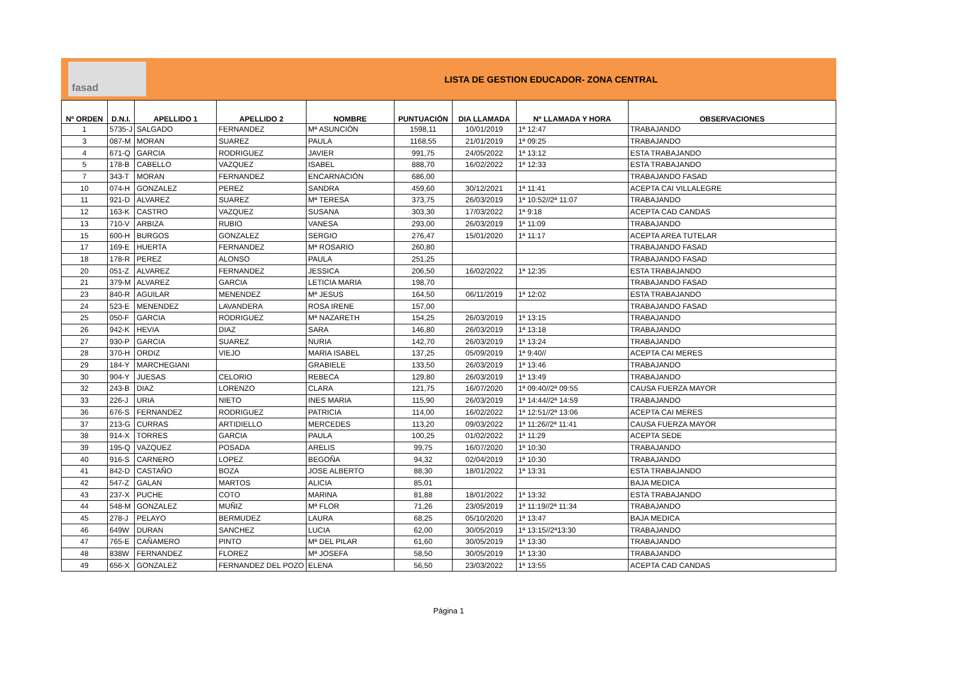fasad
LISTA DE GESTION EDUCADOR- ZONA CENTRAL
| Nº ORDEN | D.N.I. | APELLIDO 1 | APELLIDO 2 | NOMBRE | PUNTUACIÓN | DIA LLAMADA | Nº LLAMADA Y HORA | OBSERVACIONES |
| --- | --- | --- | --- | --- | --- | --- | --- | --- |
| 1 | 5735-J | SALGADO | FERNANDEZ | Mª ASUNCIÓN | 1598,11 | 10/01/2019 | 1ª 12:47 | TRABAJANDO |
| 3 | 087-M | MORAN | SUAREZ | PAULA | 1168,55 | 21/01/2019 | 1ª 09:25 | TRABAJANDO |
| 4 | 671-Q | GARCIA | RODRIGUEZ | JAVIER | 991,75 | 24/05/2022 | 1ª 13:12 | ESTA TRABAJANDO |
| 5 | 178-B | CABELLO | VAZQUEZ | ISABEL | 888,70 | 16/02/2022 | 1ª 12:33 | ESTA TRABAJANDO |
| 7 | 343-T | MORAN | FERNANDEZ | ENCARNACIÓN | 686,00 | | | TRABAJANDO FASAD |
| 10 | 074-H | GONZALEZ | PEREZ | SANDRA | 459,60 | 30/12/2021 | 1ª 11:41 | ACEPTA CAI VILLALEGRE |
| 11 | 921-D | ALVAREZ | SUAREZ | Mª TERESA | 373,75 | 26/03/2019 | 1ª 10:52//2ª 11:07 | TRABAJANDO |
| 12 | 163-K | CASTRO | VAZQUEZ | SUSANA | 303,30 | 17/03/2022 | 1ª 9:18 | ACEPTA CAD CANDAS |
| 13 | 710-V | ARBIZA | RUBIO | VANESA | 293,00 | 26/03/2019 | 1ª 11:09 | TRABAJANDO |
| 15 | 600-H | BURGOS | GONZALEZ | SERGIO | 276,47 | 15/01/2020 | 1ª 11:17 | ACEPTA AREA TUTELAR |
| 17 | 169-E | HUERTA | FERNANDEZ | Mª ROSARIO | 260,80 | | | TRABAJANDO FASAD |
| 18 | 178-R | PEREZ | ALONSO | PAULA | 251,25 | | | TRABAJANDO FASAD |
| 20 | 051-Z | ALVAREZ | FERNANDEZ | JESSICA | 206,50 | 16/02/2022 | 1ª 12:35 | ESTA TRABAJANDO |
| 21 | 379-M | ALVAREZ | GARCIA | LETICIA MARIA | 198,70 | | | TRABAJANDO FASAD |
| 23 | 840-R | AGUILAR | MENENDEZ | Mª JESUS | 164,50 | 06/11/2019 | 1ª 12:02 | ESTA TRABAJANDO |
| 24 | 523-E | MENENDEZ | LAVANDERA | ROSA IRENE | 157,00 | | | TRABAJANDO FASAD |
| 25 | 050-F | GARCIA | RODRIGUEZ | Mª NAZARETH | 154,25 | 26/03/2019 | 1ª 13:15 | TRABAJANDO |
| 26 | 942-K | HEVIA | DIAZ | SARA | 146,80 | 26/03/2019 | 1ª 13:18 | TRABAJANDO |
| 27 | 930-P | GARCIA | SUAREZ | NURIA | 142,70 | 26/03/2019 | 1ª 13:24 | TRABAJANDO |
| 28 | 370-H | ORDIZ | VIEJO | MARIA ISABEL | 137,25 | 05/09/2019 | 1ª 9:40// | ACEPTA CAI MERES |
| 29 | 184-Y | MARCHEGIANI | | GRABIELE | 133,50 | 26/03/2019 | 1ª 13:46 | TRABAJANDO |
| 30 | 904-Y | JUESAS | CELORIO | REBECA | 129,80 | 26/03/2019 | 1ª 13:49 | TRABAJANDO |
| 32 | 243-B | DIAZ | LORENZO | CLARA | 121,75 | 16/07/2020 | 1ª 09:40//2ª 09:55 | CAUSA FUERZA MAYOR |
| 33 | 226-J | URIA | NIETO | INES MARIA | 115,90 | 26/03/2019 | 1ª 14:44//2ª 14:59 | TRABAJANDO |
| 36 | 676-S | FERNANDEZ | RODRIGUEZ | PATRICIA | 114,00 | 16/02/2022 | 1ª 12:51//2ª 13:06 | ACEPTA CAI MERES |
| 37 | 213-G | CURRAS | ARTIDIELLO | MERCEDES | 113,20 | 09/03/2022 | 1ª 11:26//2ª 11:41 | CAUSA FUERZA MAYOR |
| 38 | 914-X | TORRES | GARCIA | PAULA | 100,25 | 01/02/2022 | 1ª 11:29 | ACEPTA SEDE |
| 39 | 195-Q | VAZQUEZ | POSADA | ARELIS | 99,75 | 16/07/2020 | 1ª 10:30 | TRABAJANDO |
| 40 | 916-S | CARNERO | LOPEZ | BEGOÑA | 94,32 | 02/04/2019 | 1ª 10:30 | TRABAJANDO |
| 41 | 842-D | CASTAÑO | BOZA | JOSE ALBERTO | 88,30 | 18/01/2022 | 1ª 13:31 | ESTA TRABAJANDO |
| 42 | 547-Z | GALAN | MARTOS | ALICIA | 85,01 | | | BAJA MEDICA |
| 43 | 237-X | PUCHE | COTO | MARINA | 81,88 | 18/01/2022 | 1ª 13:32 | ESTA TRABAJANDO |
| 44 | 548-M | GONZALEZ | MUÑIZ | Mª FLOR | 71,26 | 23/05/2019 | 1ª 11:19//2ª 11:34 | TRABAJANDO |
| 45 | 278-J | PELAYO | BERMUDEZ | LAURA | 68,25 | 05/10/2020 | 1ª 13:47 | BAJA MEDICA |
| 46 | 649W | DURAN | SANCHEZ | LUCIA | 62,00 | 30/05/2019 | 1ª 13:15//2ª13:30 | TRABAJANDO |
| 47 | 765-E | CAÑAMERO | PINTO | Mª DEL PILAR | 61,60 | 30/05/2019 | 1ª 13:30 | TRABAJANDO |
| 48 | 838W | FERNANDEZ | FLOREZ | Mª JOSEFA | 58,50 | 30/05/2019 | 1ª 13:30 | TRABAJANDO |
| 49 | 656-X | GONZALEZ | FERNANDEZ DEL POZO | ELENA | 56,50 | 23/03/2022 | 1ª 13:55 | ACEPTA CAD CANDAS |
Página 1